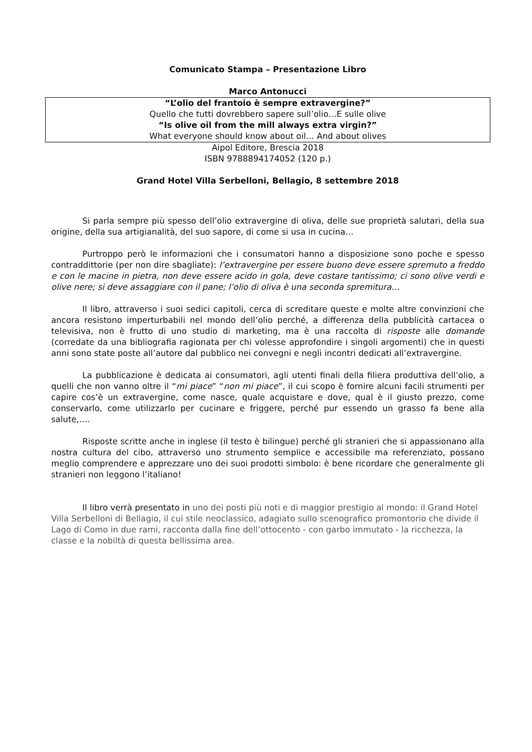Comunicato Stampa – Presentazione Libro
Marco Antonucci
“L’olio del frantoio è sempre extravergine?”
Quello che tutti dovrebbero sapere sull’olio…E sulle olive
“Is olive oil from the mill always extra virgin?”
What everyone should know about oil… And about olives
Aipol Editore, Brescia 2018
ISBN 9788894174052 (120 p.)
Grand Hotel Villa Serbelloni, Bellagio, 8 settembre 2018
Si parla sempre più spesso dell’olio extravergine di oliva, delle sue proprietà salutari, della sua origine, della sua artigianalità, del suo sapore, di come si usa in cucina…
Purtroppo però le informazioni che i consumatori hanno a disposizione sono poche e spesso contraddittorie (per non dire sbagliate): l’extravergine per essere buono deve essere spremuto a freddo e con le macine in pietra, non deve essere acido in gola, deve costare tantissimo; ci sono olive verdi e olive nere; si deve assaggiare con il pane; l’olio di oliva è una seconda spremitura…
Il libro, attraverso i suoi sedici capitoli, cerca di screditare queste e molte altre convinzioni che ancora resistono imperturbabili nel mondo dell’olio perché, a differenza della pubblicità cartacea o televisiva, non è frutto di uno studio di marketing, ma è una raccolta di risposte alle domande (corredate da una bibliografia ragionata per chi volesse approfondire i singoli argomenti) che in questi anni sono state poste all’autore dal pubblico nei convegni e negli incontri dedicati all’extravergine.
La pubblicazione è dedicata ai consumatori, agli utenti finali della filiera produttiva dell’olio, a quelli che non vanno oltre il “mi piace” “non mi piace”, il cui scopo è fornire alcuni facili strumenti per capire cos’è un extravergine, come nasce, quale acquistare e dove, qual è il giusto prezzo, come conservarlo, come utilizzarlo per cucinare e friggere, perché pur essendo un grasso fa bene alla salute,….
Risposte scritte anche in inglese (il testo è bilingue) perché gli stranieri che si appassionano alla nostra cultura del cibo, attraverso uno strumento semplice e accessibile ma referenziato, possano meglio comprendere e apprezzare uno dei suoi prodotti simbolo: è bene ricordare che generalmente gli stranieri non leggono l’italiano!
Il libro verrà presentato in uno dei posti più noti e di maggior prestigio al mondo: il Grand Hotel Villa Serbelloni di Bellagio, il cui stile neoclassico, adagiato sullo scenografico promontorio che divide il Lago di Como in due rami, racconta dalla fine dell’ottocento - con garbo immutato - la ricchezza, la classe e la nobiltà di questa bellissima area.